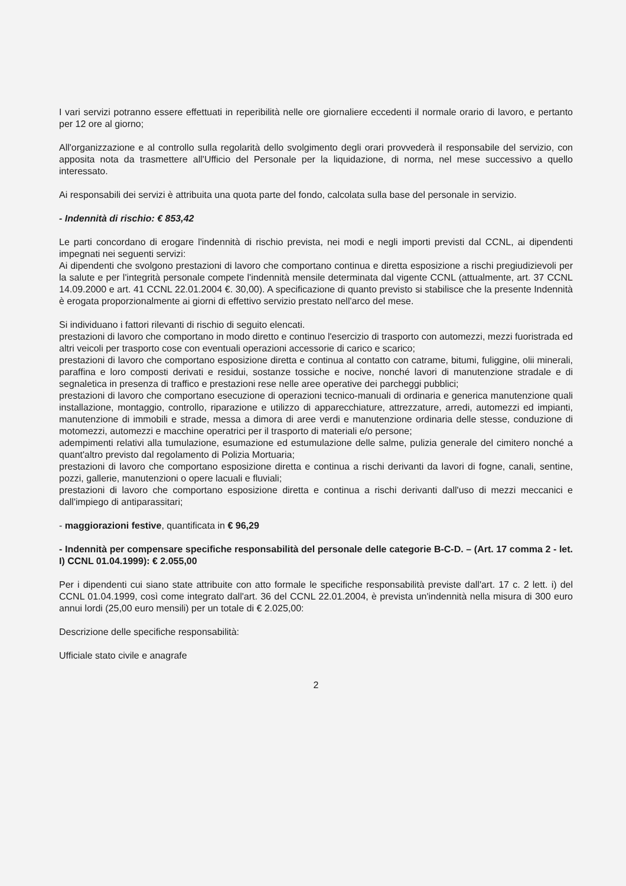I vari servizi potranno essere effettuati in reperibilità nelle ore giornaliere eccedenti il normale orario di lavoro, e pertanto per 12 ore al giorno;
All'organizzazione e al controllo sulla regolarità dello svolgimento degli orari provvederà il responsabile del servizio, con apposita nota da trasmettere all'Ufficio del Personale per la liquidazione, di norma, nel mese successivo a quello interessato.
Ai responsabili dei servizi è attribuita una quota parte del fondo, calcolata sulla base del personale in servizio.
- Indennità di rischio: € 853,42
Le parti concordano di erogare l'indennità di rischio prevista, nei modi e negli importi previsti dal CCNL, ai dipendenti impegnati nei seguenti servizi:
Ai dipendenti che svolgono prestazioni di lavoro che comportano continua e diretta esposizione a rischi pregiudizievoli per la salute e per l'integrità personale compete l'indennità mensile determinata dal vigente CCNL (attualmente, art. 37 CCNL 14.09.2000 e art. 41 CCNL 22.01.2004 €. 30,00). A specificazione di quanto previsto si stabilisce che la presente Indennità è erogata proporzionalmente ai giorni di effettivo servizio prestato nell'arco del mese.
Si individuano i fattori rilevanti di rischio di seguito elencati.
prestazioni di lavoro che comportano in modo diretto e continuo l'esercizio di trasporto con automezzi, mezzi fuoristrada ed altri veicoli per trasporto cose con eventuali operazioni accessorie di carico e scarico;
prestazioni di lavoro che comportano esposizione diretta e continua al contatto con catrame, bitumi, fuliggine, olii minerali, paraffina e loro composti derivati e residui, sostanze tossiche e nocive, nonché lavori di manutenzione stradale e di segnaletica in presenza di traffico e prestazioni rese nelle aree operative dei parcheggi pubblici;
prestazioni di lavoro che comportano esecuzione di operazioni tecnico-manuali di ordinaria e generica manutenzione quali installazione, montaggio, controllo, riparazione e utilizzo di apparecchiature, attrezzature, arredi, automezzi ed impianti, manutenzione di immobili e strade, messa a dimora di aree verdi e manutenzione ordinaria delle stesse, conduzione di motomezzi, automezzi e macchine operatrici per il trasporto di materiali e/o persone;
adempimenti relativi alla tumulazione, esumazione ed estumulazione delle salme, pulizia generale del cimitero nonché a quant'altro previsto dal regolamento di Polizia Mortuaria;
prestazioni di lavoro che comportano esposizione diretta e continua a rischi derivanti da lavori di fogne, canali, sentine, pozzi, gallerie, manutenzioni o opere lacuali e fluviali;
prestazioni di lavoro che comportano esposizione diretta e continua a rischi derivanti dall'uso di mezzi meccanici e dall'impiego di antiparassitari;
- maggiorazioni festive, quantificata in € 96,29
- Indennità per compensare specifiche responsabilità del personale delle categorie B-C-D. – (Art. 17 comma 2 - let. I) CCNL 01.04.1999): € 2.055,00
Per i dipendenti cui siano state attribuite con atto formale le specifiche responsabilità previste dall'art. 17 c. 2 lett. i) del CCNL 01.04.1999, così come integrato dall'art. 36 del CCNL 22.01.2004, è prevista un'indennità nella misura di 300 euro annui lordi (25,00 euro mensili) per un totale di € 2.025,00:
Descrizione delle specifiche responsabilità:
Ufficiale stato civile e anagrafe
2